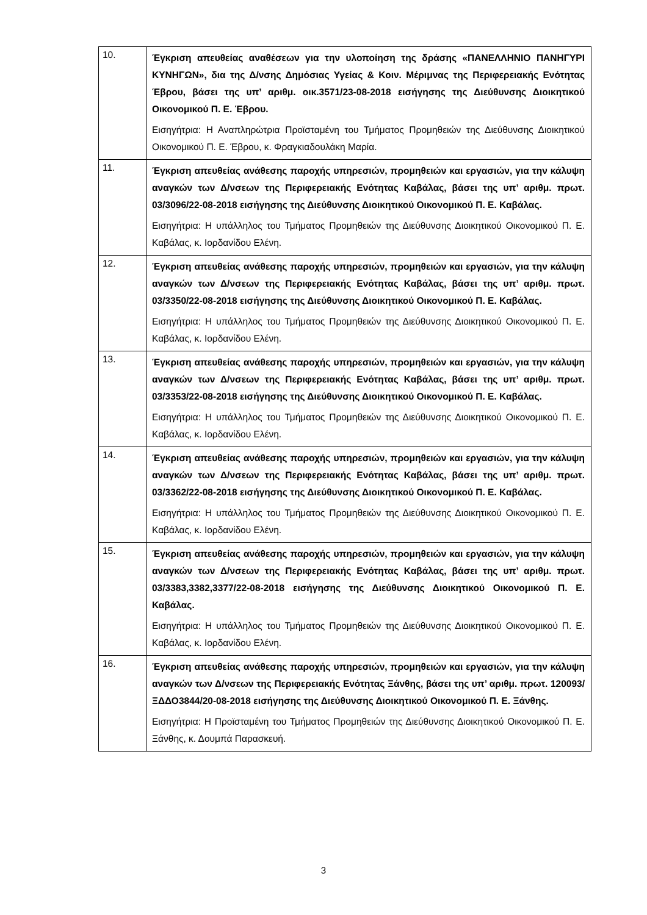| 10. | Έγκριση απευθείας αναθέσεων για την υλοποίηση της δράσης «ΠΑΝΕΛΛΗΝΙΟ ΠΑΝΗΓΥΡΙ ΚΥΝΗΓΩΝ», δια της Δ/νσης Δημόσιας Υγείας & Κοιν. Μέριμνας της Περιφερειακής Ενότητας Έβρου, βάσει της υπ’ αριθμ. οικ.3571/23-08-2018 εισήγησης της Διεύθυνσης Διοικητικού Οικονομικού Π. Ε. Έβρου. Εισηγήτρια: Η Αναπληρώτρια Προϊσταμένη του Τμήματος Προμηθειών της Διεύθυνσης Διοικητικού Οικονομικού Π. Ε. Έβρου, κ. Φραγκιαδουλάκη Μαρία. |
| 11. | Έγκριση απευθείας ανάθεσης παροχής υπηρεσιών, προμηθειών και εργασιών, για την κάλυψη αναγκών των Δ/νσεων της Περιφερειακής Ενότητας Καβάλας, βάσει της υπ’ αριθμ. πρωτ. 03/3096/22-08-2018 εισήγησης της Διεύθυνσης Διοικητικού Οικονομικού Π. Ε. Καβάλας. Εισηγήτρια: Η υπάλληλος του Τμήματος Προμηθειών της Διεύθυνσης Διοικητικού Οικονομικού Π. Ε. Καβάλας, κ. Ιορδανίδου Ελένη. |
| 12. | Έγκριση απευθείας ανάθεσης παροχής υπηρεσιών, προμηθειών και εργασιών, για την κάλυψη αναγκών των Δ/νσεων της Περιφερειακής Ενότητας Καβάλας, βάσει της υπ’ αριθμ. πρωτ. 03/3350/22-08-2018 εισήγησης της Διεύθυνσης Διοικητικού Οικονομικού Π. Ε. Καβάλας. Εισηγήτρια: Η υπάλληλος του Τμήματος Προμηθειών της Διεύθυνσης Διοικητικού Οικονομικού Π. Ε. Καβάλας, κ. Ιορδανίδου Ελένη. |
| 13. | Έγκριση απευθείας ανάθεσης παροχής υπηρεσιών, προμηθειών και εργασιών, για την κάλυψη αναγκών των Δ/νσεων της Περιφερειακής Ενότητας Καβάλας, βάσει της υπ’ αριθμ. πρωτ. 03/3353/22-08-2018 εισήγησης της Διεύθυνσης Διοικητικού Οικονομικού Π. Ε. Καβάλας. Εισηγήτρια: Η υπάλληλος του Τμήματος Προμηθειών της Διεύθυνσης Διοικητικού Οικονομικού Π. Ε. Καβάλας, κ. Ιορδανίδου Ελένη. |
| 14. | Έγκριση απευθείας ανάθεσης παροχής υπηρεσιών, προμηθειών και εργασιών, για την κάλυψη αναγκών των Δ/νσεων της Περιφερειακής Ενότητας Καβάλας, βάσει της υπ’ αριθμ. πρωτ. 03/3362/22-08-2018 εισήγησης της Διεύθυνσης Διοικητικού Οικονομικού Π. Ε. Καβάλας. Εισηγήτρια: Η υπάλληλος του Τμήματος Προμηθειών της Διεύθυνσης Διοικητικού Οικονομικού Π. Ε. Καβάλας, κ. Ιορδανίδου Ελένη. |
| 15. | Έγκριση απευθείας ανάθεσης παροχής υπηρεσιών, προμηθειών και εργασιών, για την κάλυψη αναγκών των Δ/νσεων της Περιφερειακής Ενότητας Καβάλας, βάσει της υπ’ αριθμ. πρωτ. 03/3383,3382,3377/22-08-2018 εισήγησης της Διεύθυνσης Διοικητικού Οικονομικού Π. Ε. Καβάλας. Εισηγήτρια: Η υπάλληλος του Τμήματος Προμηθειών της Διεύθυνσης Διοικητικού Οικονομικού Π. Ε. Καβάλας, κ. Ιορδανίδου Ελένη. |
| 16. | Έγκριση απευθείας ανάθεσης παροχής υπηρεσιών, προμηθειών και εργασιών, για την κάλυψη αναγκών των Δ/νσεων της Περιφερειακής Ενότητας Ξάνθης, βάσει της υπ’ αριθμ. πρωτ. 120093/ΞΔΔΟ3844/20-08-2018 εισήγησης της Διεύθυνσης Διοικητικού Οικονομικού Π. Ε. Ξάνθης. Εισηγήτρια: Η Προϊσταμένη του Τμήματος Προμηθειών της Διεύθυνσης Διοικητικού Οικονομικού Π. Ε. Ξάνθης, κ. Δουμπά Παρασκευή. |
3